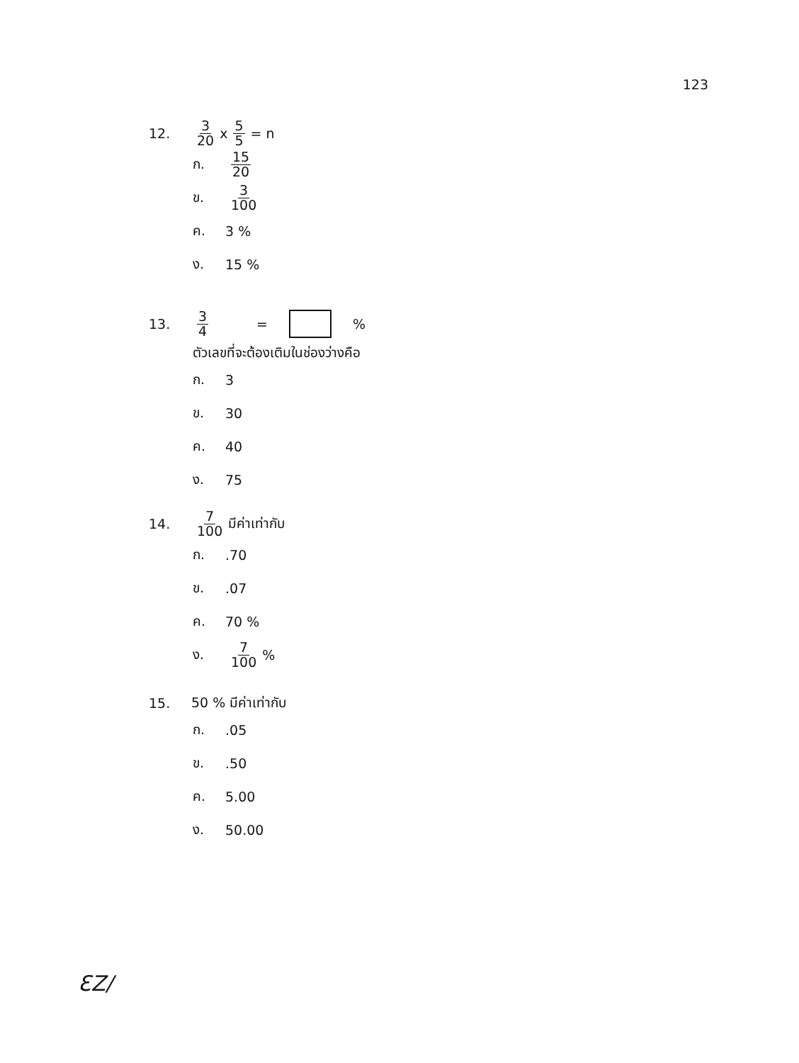123
12. 3 20 x 5 5 = n
ก. 15 20
ข. 3 100
ค. 3 %
ง. 15 %
13. 3 4 = %
ตัวเลขที่จะต้องเติมในช่องว่างคือ
ก. 3
ข. 30
ค. 40
ง. 75
14. 7 100 มีค่าเท่ากับ
ก..70
ข..07
ค. 70 %
ง. 7 100 %
15. 50 % มีค่าเท่ากับ
ก..05
ข..50
ค. 5.00
ง. 50.00
ƐZ/